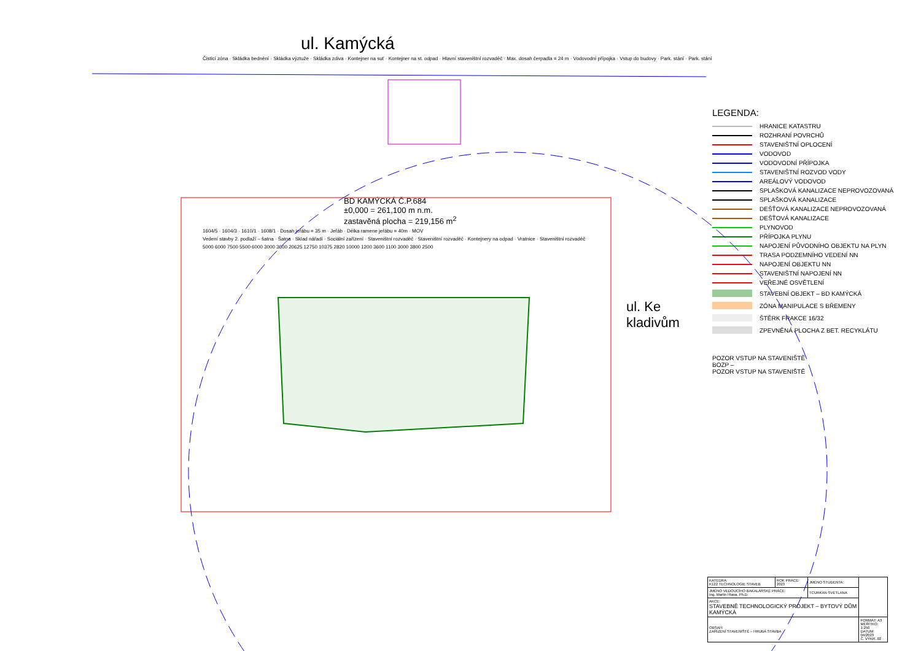ul. Kamýcká
Čisticí zóna · Skládka bednění · Skládka výztuže · Skládka zdiva · Kontejner na suť · Kontejner na st. odpad · Hlavní staveništní rozvaděč · Max. dosah čerpadla = 24 m · Vodovodní přípojka · Vstup do budovy · Park. stání · Park. stání
BD KAMÝCKÁ Č.P.684
±0,000 = 261,100 m n.m.
zastavěná plocha = 219,156 m<sup>2</sup>
1604/5 · 1604/3 · 1610/1 · 1608/1 · Dosah jeřábu = 35 m · Jeřáb · Délka ramene jeřábu = 40m · MOV
Vedení stavby 2. podlaží – šatna · Šatna · Sklad nářadí · Sociální zařízení · Staveništní rozvaděč · Staveništní rozvaděč · Kontejnery na odpad · Vratnice · Staveništní rozvaděč
5000 6000 7500 5500 6000 3000 3600 20625 12750 10375 2820 10000 1200 3600 1100 3000 3800 2500
ul. Ke kladivům
LEGENDA:
HRANICE KATASTRU
ROZHRANÍ POVRCHŮ
STAVENIŠTNÍ OPLOCENÍ
VODOVOD
VODOVODNÍ PŘÍPOJKA
STAVENIŠTNÍ ROZVOD VODY
AREÁLOVÝ VODOVOD
SPLAŠKOVÁ KANALIZACE NEPROVOZOVANÁ
SPLAŠKOVÁ KANALIZACE
DEŠŤOVÁ KANALIZACE NEPROVOZOVANÁ
DEŠŤOVÁ KANALIZACE
PLYNOVOD
PŘÍPOJKA PLYNU
NAPOJENÍ PŮVODNÍHO OBJEKTU NA PLYN
TRASA PODZEMNÍHO VEDENÍ NN
NAPOJENÍ OBJEKTU NN
STAVENIŠTNÍ NAPOJENÍ NN
VEŘEJNÉ OSVĚTLENÍ
STAVEBNÍ OBJEKT – BD KAMÝCKÁ
ZÓNA MANIPULACE S BŘEMENY
ŠTĚRK FRAKCE 16/32
ZPEVNĚNÁ PLOCHA Z BET. RECYKLÁTU
POZOR VSTUP NA STAVENIŠTĚ
BOZP –
POZOR VSTUP NA STAVENIŠTĚ
| KATEDRA: K122 TECHNOLOGIE STAVEB | ROK PRÁCE: 2023 | JMÉNO STUDENTA: | |
| JMÉNO VEDOUCÍHO BAKALÁŘSKÉ PRÁCE: Ing. Martin Hlava, Ph.D. | | TCURKAN SVETLANA | |
| AKCE: STAVEBNĚ TECHNOLOGICKÝ PROJEKT – BYTOVÝ DŮM KAMÝCKÁ | | | |
| OBSAH: ZAŘÍZENÍ STAVENIŠTĚ – HRUBÁ STAVBA | | | FORMÁT: A3 MĚŘÍTKO: 1:250 DATUM: 04/2023 Č. VÝKR. 02 |